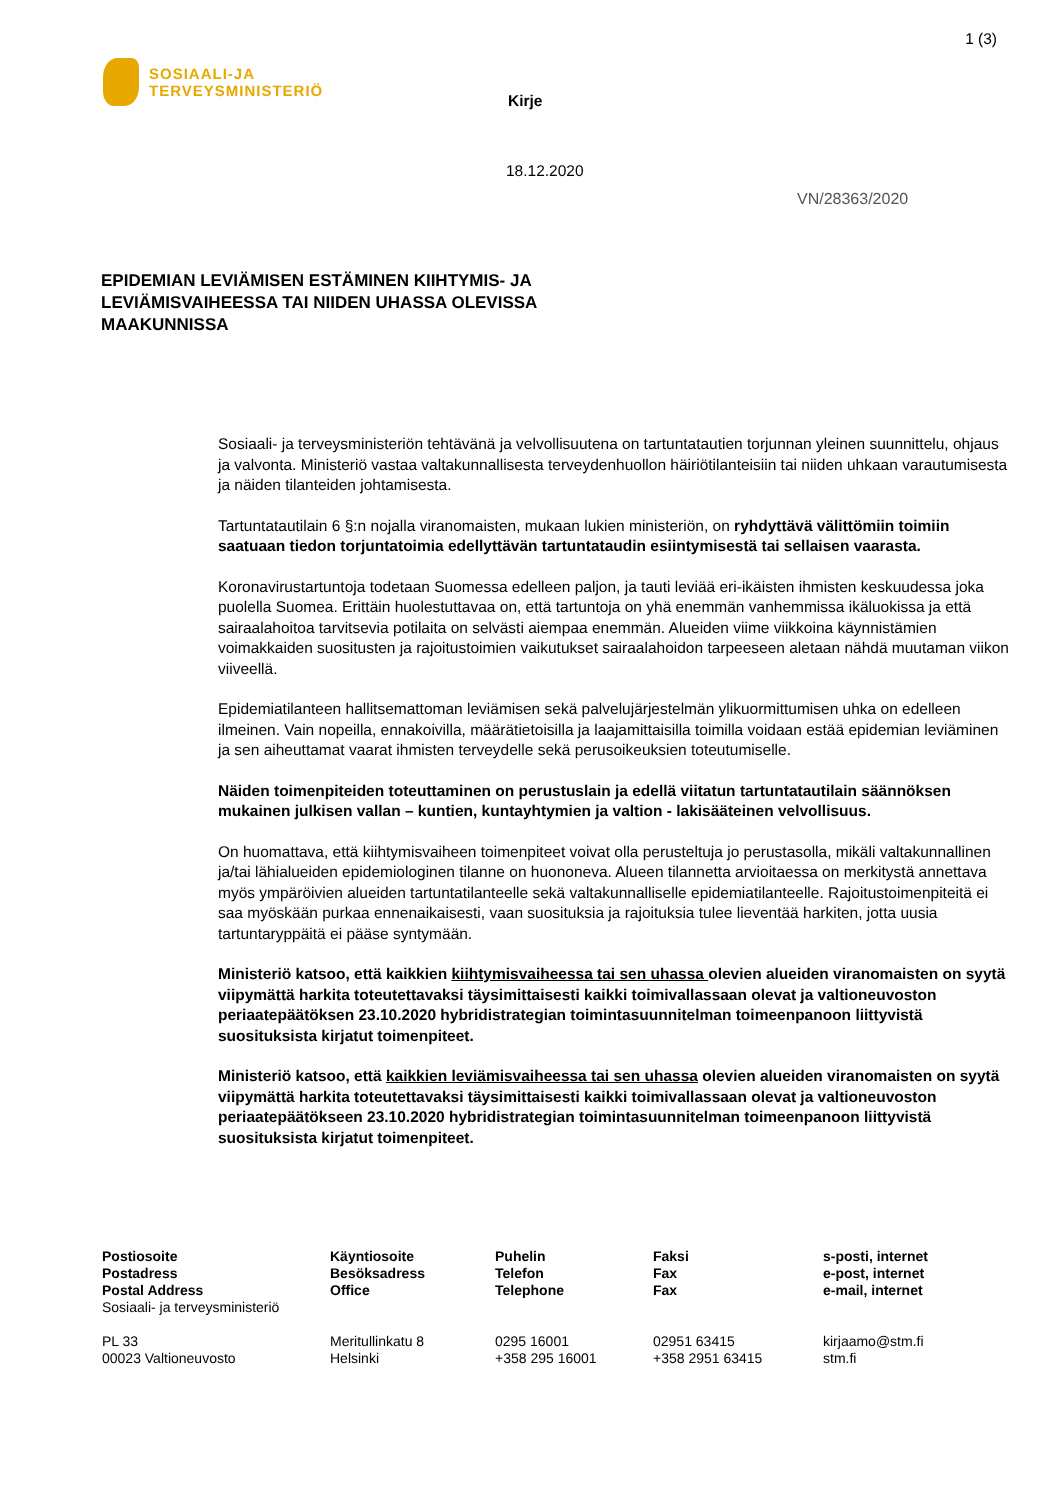1 (3)
SOSIAALI-JA
TERVEYSMINISTERIÖ
Kirje
18.12.2020
VN/28363/2020
EPIDEMIAN LEVIÄMISEN ESTÄMINEN KIIHTYMIS- JA LEVIÄMISVAIHEESSA TAI NIIDEN UHASSA OLEVISSA MAAKUNNISSA
Sosiaali- ja terveysministeriön tehtävänä ja velvollisuutena on tartuntatautien torjunnan yleinen suunnittelu, ohjaus ja valvonta. Ministeriö vastaa valtakunnallisesta terveydenhuollon häiriötilanteisiin tai niiden uhkaan varautumisesta ja näiden tilanteiden johtamisesta.
Tartuntatautilain 6 §:n nojalla viranomaisten, mukaan lukien ministeriön, on ryhdyttävä välittömiin toimiin saatuaan tiedon torjuntatoimia edellyttävän tartuntataudin esiintymisestä tai sellaisen vaarasta.
Koronavirustartuntoja todetaan Suomessa edelleen paljon, ja tauti leviää eri-ikäisten ihmisten keskuudessa joka puolella Suomea. Erittäin huolestuttavaa on, että tartuntoja on yhä enemmän vanhemmissa ikäluokissa ja että sairaalahoitoa tarvitsevia potilaita on selvästi aiempaa enemmän. Alueiden viime viikkoina käynnistämien voimakkaiden suositusten ja rajoitustoimien vaikutukset sairaalahoidon tarpeeseen aletaan nähdä muutaman viikon viiveellä.
Epidemiatilanteen hallitsemattoman leviämisen sekä palvelujärjestelmän ylikuormittumisen uhka on edelleen ilmeinen. Vain nopeilla, ennakoivilla, määrätietoisilla ja laajamittaisilla toimilla voidaan estää epidemian leviäminen ja sen aiheuttamat vaarat ihmisten terveydelle sekä perusoikeuksien toteutumiselle.
Näiden toimenpiteiden toteuttaminen on perustuslain ja edellä viitatun tartuntatautilain säännöksen mukainen julkisen vallan – kuntien, kuntayhtymien ja valtion - lakisääteinen velvollisuus.
On huomattava, että kiihtymisvaiheen toimenpiteet voivat olla perusteltuja jo perustasolla, mikäli valtakunnallinen ja/tai lähialueiden epidemiologinen tilanne on huononeva. Alueen tilannetta arvioitaessa on merkitystä annettava myös ympäröivien alueiden tartuntatilanteelle sekä valtakunnalliselle epidemiatilanteelle. Rajoitustoimenpiteitä ei saa myöskään purkaa ennenaikaisesti, vaan suosituksia ja rajoituksia tulee lieventää harkiten, jotta uusia tartuntaryppäitä ei pääse syntymään.
Ministeriö katsoo, että kaikkien kiihtymisvaiheessa tai sen uhassa olevien alueiden viranomaisten on syytä viipymättä harkita toteutettavaksi täysimittaisesti kaikki toimivallassaan olevat ja valtioneuvoston periaatepäätöksen 23.10.2020 hybridistrategian toimintasuunnitelman toimeenpanoon liittyvistä suosituksista kirjatut toimenpiteet.
Ministeriö katsoo, että kaikkien leviämisvaiheessa tai sen uhassa olevien alueiden viranomaisten on syytä viipymättä harkita toteutettavaksi täysimittaisesti kaikki toimivallassaan olevat ja valtioneuvoston periaatepäätökseen 23.10.2020 hybridistrategian toimintasuunnitelman toimeenpanoon liittyvistä suosituksista kirjatut toimenpiteet.
Postiosoite
Postadress
Postal Address
Sosiaali- ja terveysministeriö
PL 33
00023 Valtioneuvosto
Käyntiosoite
Besöksadress
Office
Meritullinkatu 8
Helsinki
Puhelin
Telefon
Telephone
0295 16001
+358 295 16001
Faksi
Fax
Fax
02951 63415
+358 2951 63415
s-posti, internet
e-post, internet
e-mail, internet
kirjaamo@stm.fi
stm.fi